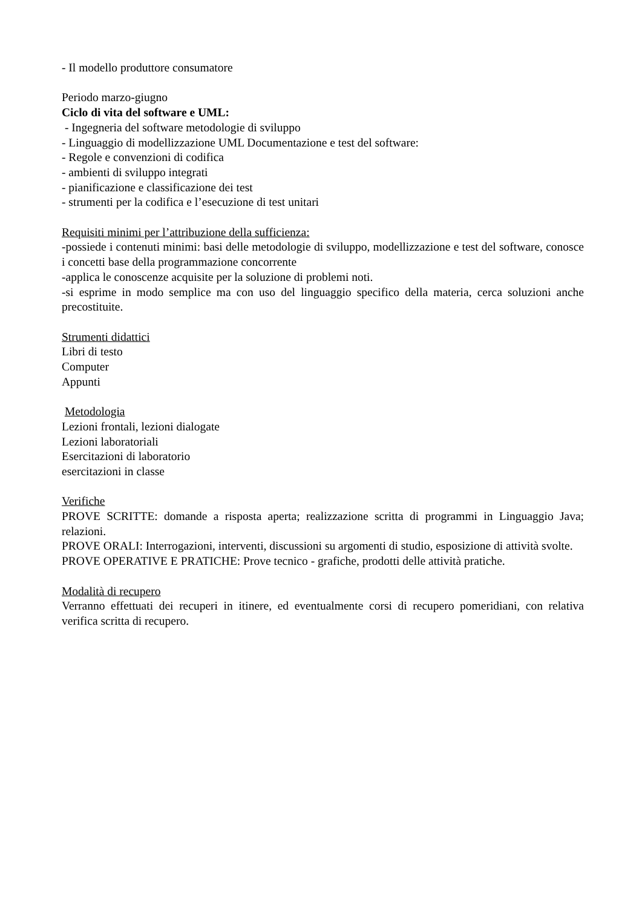- Il modello produttore consumatore
Periodo marzo-giugno
Ciclo di vita del software e UML:
- Ingegneria del software metodologie di sviluppo
- Linguaggio di modellizzazione UML Documentazione e test del software:
- Regole e convenzioni di codifica
- ambienti di sviluppo integrati
- pianificazione e classificazione dei test
- strumenti per la codifica e l’esecuzione di test unitari
Requisiti minimi per l’attribuzione della sufficienza:
-possiede i contenuti minimi: basi delle metodologie di sviluppo, modellizzazione e test del software, conosce i concetti base della programmazione concorrente
-applica le conoscenze acquisite per la soluzione di problemi noti.
-si esprime in modo semplice ma con uso del linguaggio specifico della materia, cerca soluzioni anche precostituite.
Strumenti didattici
Libri di testo
Computer
Appunti
Metodologia
Lezioni frontali, lezioni dialogate
Lezioni laboratoriali
Esercitazioni di laboratorio
esercitazioni in classe
Verifiche
PROVE SCRITTE: domande a risposta aperta; realizzazione scritta di programmi in Linguaggio Java; relazioni.
PROVE ORALI: Interrogazioni, interventi, discussioni su argomenti di studio, esposizione di attività svolte.
PROVE OPERATIVE E PRATICHE: Prove tecnico - grafiche, prodotti delle attività pratiche.
Modalità di recupero
Verranno effettuati dei recuperi in itinere, ed eventualmente corsi di recupero pomeridiani, con relativa verifica scritta di recupero.